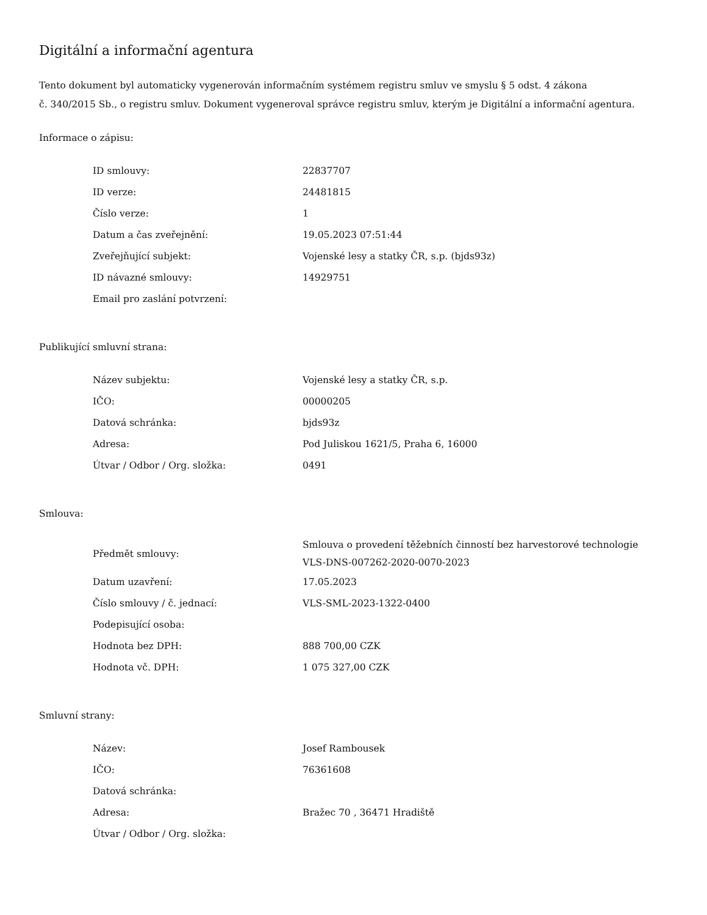Digitální a informační agentura
Tento dokument byl automaticky vygenerován informačním systémem registru smluv ve smyslu § 5 odst. 4 zákona
č. 340/2015 Sb., o registru smluv. Dokument vygeneroval správce registru smluv, kterým je Digitální a informační agentura.
Informace o zápisu:
| ID smlouvy: | 22837707 |
| ID verze: | 24481815 |
| Číslo verze: | 1 |
| Datum a čas zveřejnění: | 19.05.2023 07:51:44 |
| Zveřejňující subjekt: | Vojenské lesy a statky ČR, s.p. (bjds93z) |
| ID návazné smlouvy: | 14929751 |
| Email pro zaslání potvrzení: | |
Publikující smluvní strana:
| Název subjektu: | Vojenské lesy a statky ČR, s.p. |
| IČO: | 00000205 |
| Datová schránka: | bjds93z |
| Adresa: | Pod Juliskou 1621/5, Praha 6, 16000 |
| Útvar / Odbor / Org. složka: | 0491 |
Smlouva:
| Předmět smlouvy: | Smlouva o provedení těžebních činností bez harvestorové technologie VLS-DNS-007262-2020-0070-2023 |
| Datum uzavření: | 17.05.2023 |
| Číslo smlouvy / č. jednací: | VLS-SML-2023-1322-0400 |
| Podepisující osoba: | |
| Hodnota bez DPH: | 888 700,00 CZK |
| Hodnota vč. DPH: | 1 075 327,00 CZK |
Smluvní strany:
| Název: | Josef Rambousek |
| IČO: | 76361608 |
| Datová schránka: | |
| Adresa: | Bražec 70 , 36471 Hradiště |
| Útvar / Odbor / Org. složka: | |